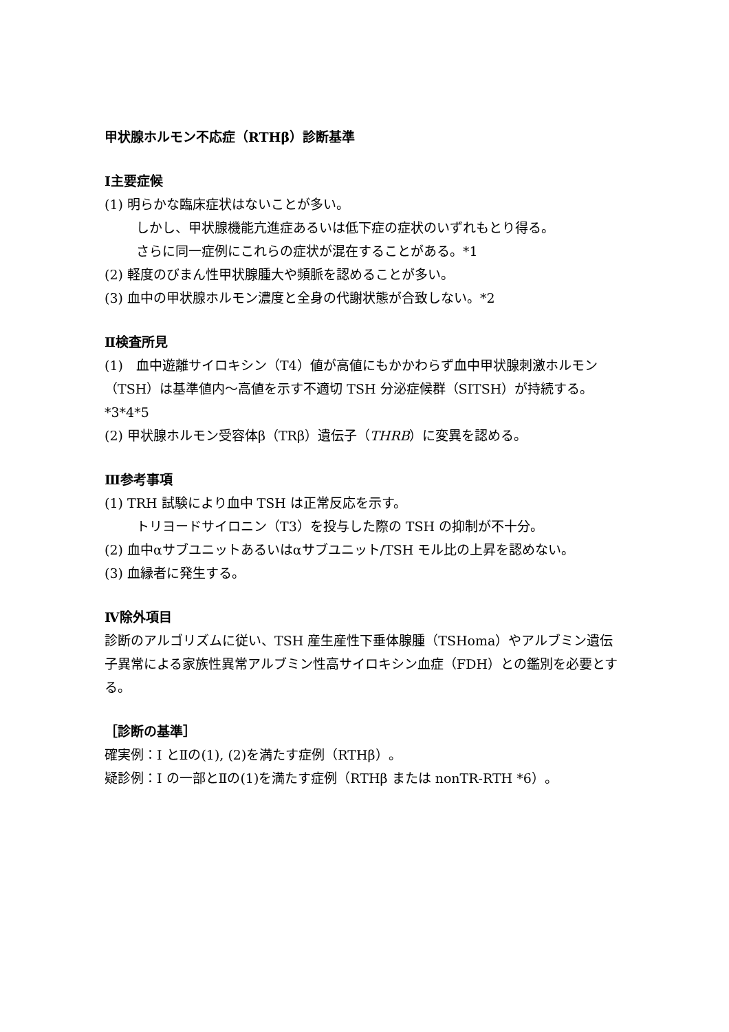甲状腺ホルモン不応症（RTHβ）診断基準
Ⅰ主要症候
(1) 明らかな臨床症状はないことが多い。
しかし、甲状腺機能亢進症あるいは低下症の症状のいずれもとり得る。
さらに同一症例にこれらの症状が混在することがある。*1
(2) 軽度のびまん性甲状腺腫大や頻脈を認めることが多い。
(3) 血中の甲状腺ホルモン濃度と全身の代謝状態が合致しない。*2
Ⅱ検査所見
(1)　血中遊離サイロキシン（T4）値が高値にもかかわらず血中甲状腺刺激ホルモン（TSH）は基準値内〜高値を示す不適切 TSH 分泌症候群（SITSH）が持続する。*3*4*5
(2) 甲状腺ホルモン受容体β（TRβ）遺伝子（THRB）に変異を認める。
Ⅲ参考事項
(1) TRH 試験により血中 TSH は正常反応を示す。
トリヨードサイロニン（T3）を投与した際の TSH の抑制が不十分。
(2) 血中αサブユニットあるいはαサブユニット/TSH モル比の上昇を認めない。
(3) 血縁者に発生する。
Ⅳ除外項目
診断のアルゴリズムに従い、TSH 産生産性下垂体腺腫（TSHoma）やアルブミン遺伝子異常による家族性異常アルブミン性高サイロキシン血症（FDH）との鑑別を必要とする。
［診断の基準］
確実例：Ⅰ とⅡの(1), (2)を満たす症例（RTHβ）。
疑診例：Ⅰ の一部とⅡの(1)を満たす症例（RTHβ または nonTR-RTH *6）。